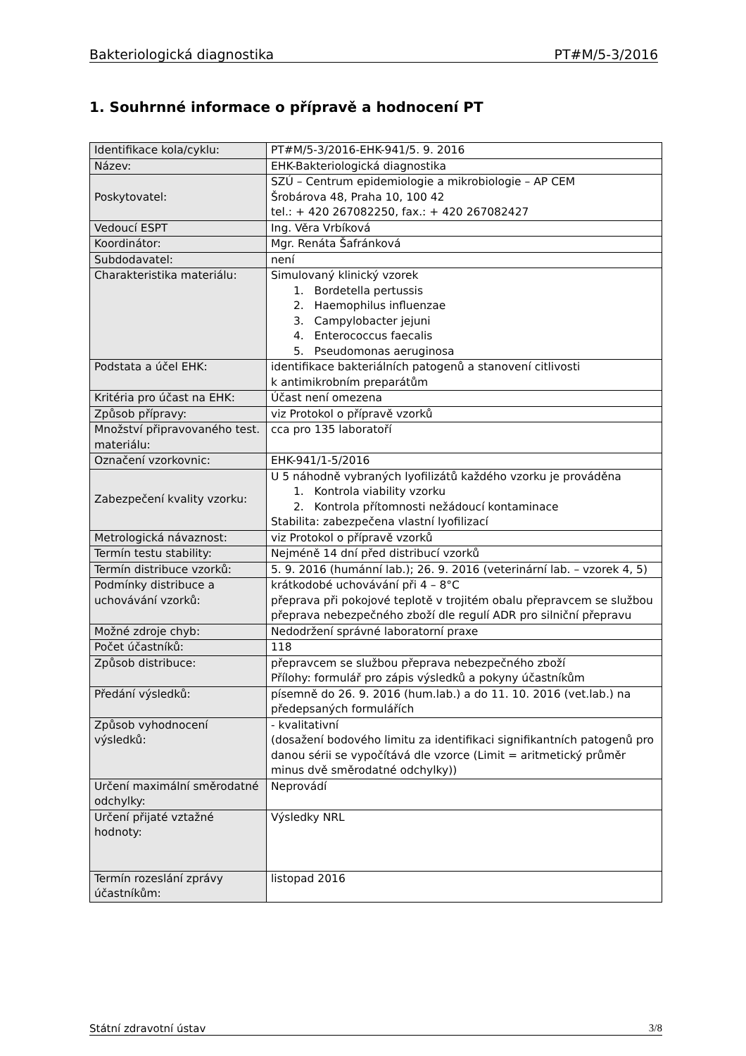Bakteriologická diagnostika PT#M/5-3/2016
1. Souhrnné informace o přípravě a hodnocení PT
| Identifikace kola/cyklu: | PT#M/5-3/2016-EHK-941/5. 9. 2016 |
| Název: | EHK-Bakteriologická diagnostika |
| Poskytovatel: | SZÚ – Centrum epidemiologie a mikrobiologie – AP CEM Šrobárova 48, Praha 10, 100 42 tel.: + 420 267082250, fax.: + 420 267082427 |
| Vedoucí ESPT | Ing. Věra Vrbíková |
| Koordinátor: | Mgr. Renáta Šafránková |
| Subdodavatel: | není |
| Charakteristika materiálu: | Simulovaný klinický vzorek 1. Bordetella pertussis 2. Haemophilus influenzae 3. Campylobacter jejuni 4. Enterococcus faecalis 5. Pseudomonas aeruginosa |
| Podstata a účel EHK: | identifikace bakteriálních patogenů a stanovení citlivosti k antimikrobním preparátům |
| Kritéria pro účast na EHK: | Účast není omezena |
| Způsob přípravy: | viz Protokol o přípravě vzorků |
| Množství připravovaného test. materiálu: | cca pro 135 laboratoří |
| Označení vzorkovnic: | EHK-941/1-5/2016 |
| Zabezpečení kvality vzorku: | U 5 náhodně vybraných lyofilizátů každého vzorku je prováděna 1. Kontrola viability vzorku 2. Kontrola přítomnosti nežádoucí kontaminace Stabilita: zabezpečena vlastní lyofilizací |
| Metrologická návaznost: | viz Protokol o přípravě vzorků |
| Termín testu stability: | Nejméně 14 dní před distribucí vzorků |
| Termín distribuce vzorků: | 5. 9. 2016 (humánní lab.); 26. 9. 2016 (veterinární lab. – vzorek 4, 5) |
| Podmínky distribuce a uchovávání vzorků: | krátkodobé uchovávání při 4 – 8°C přeprava při pokojové teplotě v trojitém obalu přepravcem se službou přeprava nebezpečného zboží dle regulí ADR pro silniční přepravu |
| Možné zdroje chyb: | Nedodržení správné laboratorní praxe |
| Počet účastníků: | 118 |
| Způsob distribuce: | přepravcem se službou přeprava nebezpečného zboží Přílohy: formulář pro zápis výsledků a pokyny účastníkům |
| Předání výsledků: | písemně do 26. 9. 2016 (hum.lab.) a do 11. 10. 2016 (vet.lab.) na předepsaných formulářích |
| Způsob vyhodnocení výsledků: | - kvalitativní (dosažení bodového limitu za identifikaci signifikantních patogenů pro danou sérii se vypočítává dle vzorce (Limit = aritmetický průměr minus dvě směrodatné odchylky)) |
| Určení maximální směrodatné odchylky: | Neprovádí |
| Určení přijaté vztažné hodnoty: | Výsledky NRL |
| Termín rozeslání zprávy účastníkům: | listopad 2016 |
Státní zdravotní ústav 3/8